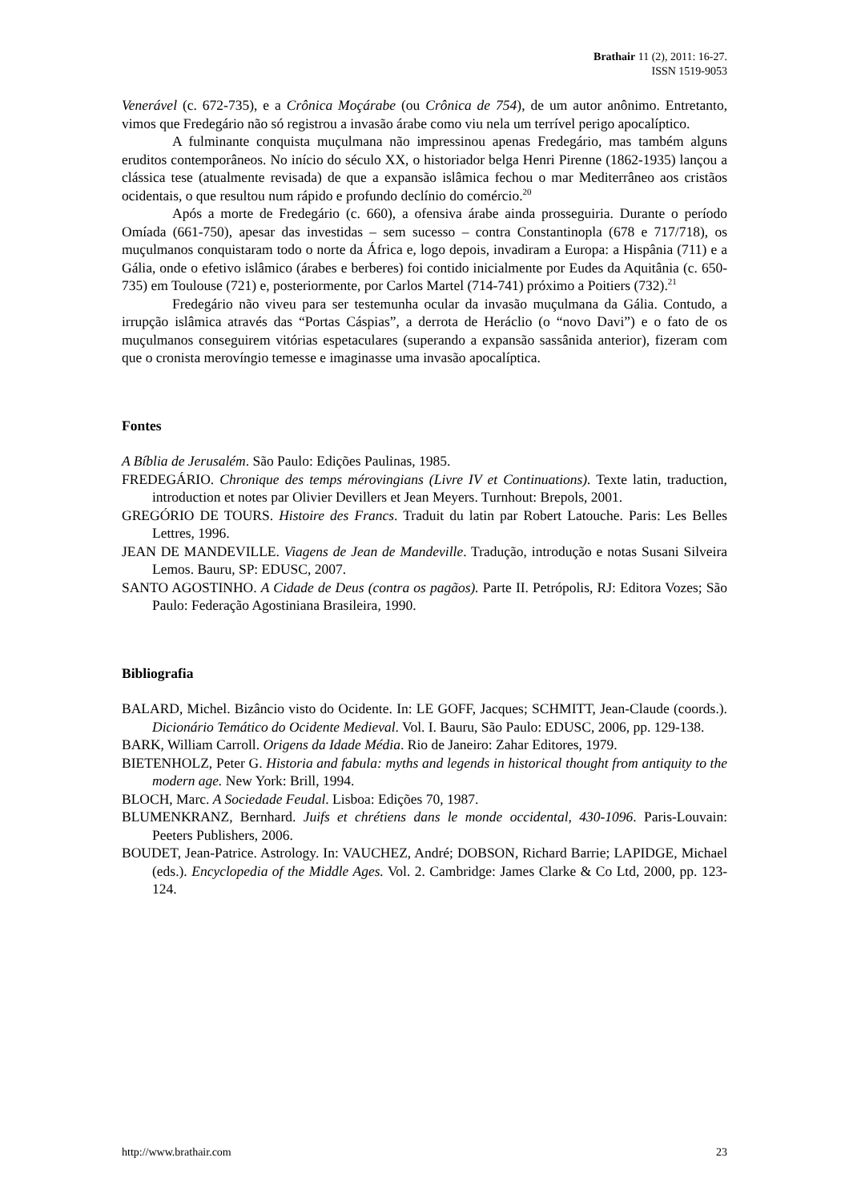Brathair 11 (2), 2011: 16-27.
ISSN 1519-9053
Venerável (c. 672-735), e a Crônica Moçárabe (ou Crônica de 754), de um autor anônimo. Entretanto, vimos que Fredegário não só registrou a invasão árabe como viu nela um terrível perigo apocalíptico.
A fulminante conquista muçulmana não impressinou apenas Fredegário, mas também alguns eruditos contemporâneos. No início do século XX, o historiador belga Henri Pirenne (1862-1935) lançou a clássica tese (atualmente revisada) de que a expansão islâmica fechou o mar Mediterrâneo aos cristãos ocidentais, o que resultou num rápido e profundo declínio do comércio.<sup>20</sup>
Após a morte de Fredegário (c. 660), a ofensiva árabe ainda prosseguiria. Durante o período Omíada (661-750), apesar das investidas – sem sucesso – contra Constantinopla (678 e 717/718), os muçulmanos conquistaram todo o norte da África e, logo depois, invadiram a Europa: a Hispânia (711) e a Gália, onde o efetivo islâmico (árabes e berberes) foi contido inicialmente por Eudes da Aquitânia (c. 650-735) em Toulouse (721) e, posteriormente, por Carlos Martel (714-741) próximo a Poitiers (732).<sup>21</sup>
Fredegário não viveu para ser testemunha ocular da invasão muçulmana da Gália. Contudo, a irrupção islâmica através das “Portas Cáspias”, a derrota de Heráclio (o “novo Davi”) e o fato de os muçulmanos conseguirem vitórias espetaculares (superando a expansão sassânida anterior), fizeram com que o cronista merovíngio temesse e imaginasse uma invasão apocalíptica.
Fontes
A Bíblia de Jerusalém. São Paulo: Edições Paulinas, 1985.
FREDEGÁRIO. Chronique des temps mérovingians (Livre IV et Continuations). Texte latin, traduction, introduction et notes par Olivier Devillers et Jean Meyers. Turnhout: Brepols, 2001.
GREGÓRIO DE TOURS. Histoire des Francs. Traduit du latin par Robert Latouche. Paris: Les Belles Lettres, 1996.
JEAN DE MANDEVILLE. Viagens de Jean de Mandeville. Tradução, introdução e notas Susani Silveira Lemos. Bauru, SP: EDUSC, 2007.
SANTO AGOSTINHO. A Cidade de Deus (contra os pagãos). Parte II. Petrópolis, RJ: Editora Vozes; São Paulo: Federação Agostiniana Brasileira, 1990.
Bibliografia
BALARD, Michel. Bizâncio visto do Ocidente. In: LE GOFF, Jacques; SCHMITT, Jean-Claude (coords.). Dicionário Temático do Ocidente Medieval. Vol. I. Bauru, São Paulo: EDUSC, 2006, pp. 129-138.
BARK, William Carroll. Origens da Idade Média. Rio de Janeiro: Zahar Editores, 1979.
BIETENHOLZ, Peter G. Historia and fabula: myths and legends in historical thought from antiquity to the modern age. New York: Brill, 1994.
BLOCH, Marc. A Sociedade Feudal. Lisboa: Edições 70, 1987.
BLUMENKRANZ, Bernhard. Juifs et chrétiens dans le monde occidental, 430-1096. Paris-Louvain: Peeters Publishers, 2006.
BOUDET, Jean-Patrice. Astrology. In: VAUCHEZ, André; DOBSON, Richard Barrie; LAPIDGE, Michael (eds.). Encyclopedia of the Middle Ages. Vol. 2. Cambridge: James Clarke & Co Ltd, 2000, pp. 123-124.
http://www.brathair.com 23